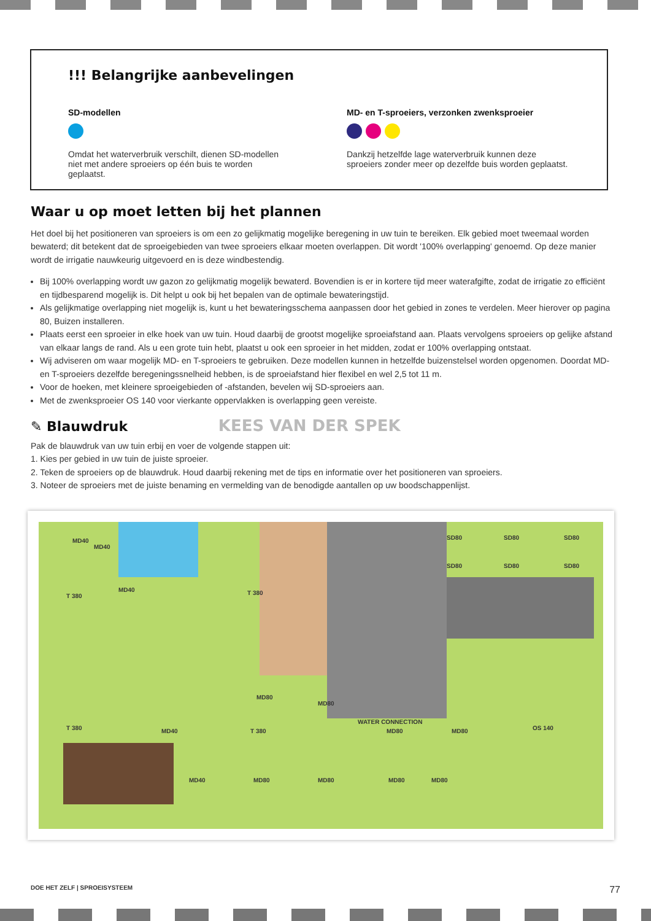!!! Belangrijke aanbevelingen
SD-modellen
Omdat het waterverbruik verschilt, dienen SD-modellen niet met andere sproeiers op één buis te worden geplaatst.
MD- en T-sproeiers, verzonken zwenksproeier
Dankzij hetzelfde lage waterverbruik kunnen deze sproeiers zonder meer op dezelfde buis worden geplaatst.
Waar u op moet letten bij het plannen
Het doel bij het positioneren van sproeiers is om een zo gelijkmatig mogelijke beregening in uw tuin te bereiken. Elk gebied moet tweemaal worden bewaterd; dit betekent dat de sproeigebieden van twee sproeiers elkaar moeten overlappen. Dit wordt '100% overlapping' genoemd. Op deze manier wordt de irrigatie nauwkeurig uitgevoerd en is deze windbestendig.
Bij 100% overlapping wordt uw gazon zo gelijkmatig mogelijk bewaterd. Bovendien is er in kortere tijd meer waterafgifte, zodat de irrigatie zo efficiënt en tijdbesparend mogelijk is. Dit helpt u ook bij het bepalen van de optimale bewateringstijd.
Als gelijkmatige overlapping niet mogelijk is, kunt u het bewateringsschema aanpassen door het gebied in zones te verdelen. Meer hierover op pagina 80, Buizen installeren.
Plaats eerst een sproeier in elke hoek van uw tuin. Houd daarbij de grootst mogelijke sproeiafstand aan. Plaats vervolgens sproeiers op gelijke afstand van elkaar langs de rand. Als u een grote tuin hebt, plaatst u ook een sproeier in het midden, zodat er 100% overlapping ontstaat.
Wij adviseren om waar mogelijk MD- en T-sproeiers te gebruiken. Deze modellen kunnen in hetzelfde buizenstelsel worden opgenomen. Doordat MD- en T-sproeiers dezelfde beregeningssnelheid hebben, is de sproeiafstand hier flexibel en wel 2,5 tot 11 m.
Voor de hoeken, met kleinere sproeigebieden of -afstanden, bevelen wij SD-sproeiers aan.
Met de zwenksproeier OS 140 voor vierkante oppervlakken is overlapping geen vereiste.
✎ Blauwdruk KEES VAN DER SPEK
Pak de blauwdruk van uw tuin erbij en voer de volgende stappen uit:
1. Kies per gebied in uw tuin de juiste sproeier.
2. Teken de sproeiers op de blauwdruk. Houd daarbij rekening met de tips en informatie over het positioneren van sproeiers.
3. Noteer de sproeiers met de juiste benaming en vermelding van de benodigde aantallen op uw boodschappenlijst.
MD40
MD40
T 380
MD40 T 380
SD80 SD80 SD80
SD80 SD80 SD80
MD80
MD80
WATER CONNECTION
OS 140 T 380 MD40 T 380 MD80 MD80
MD40 MD80 MD80 MD80 MD80
DOE HET ZELF | SPROEISYSTEEM 77